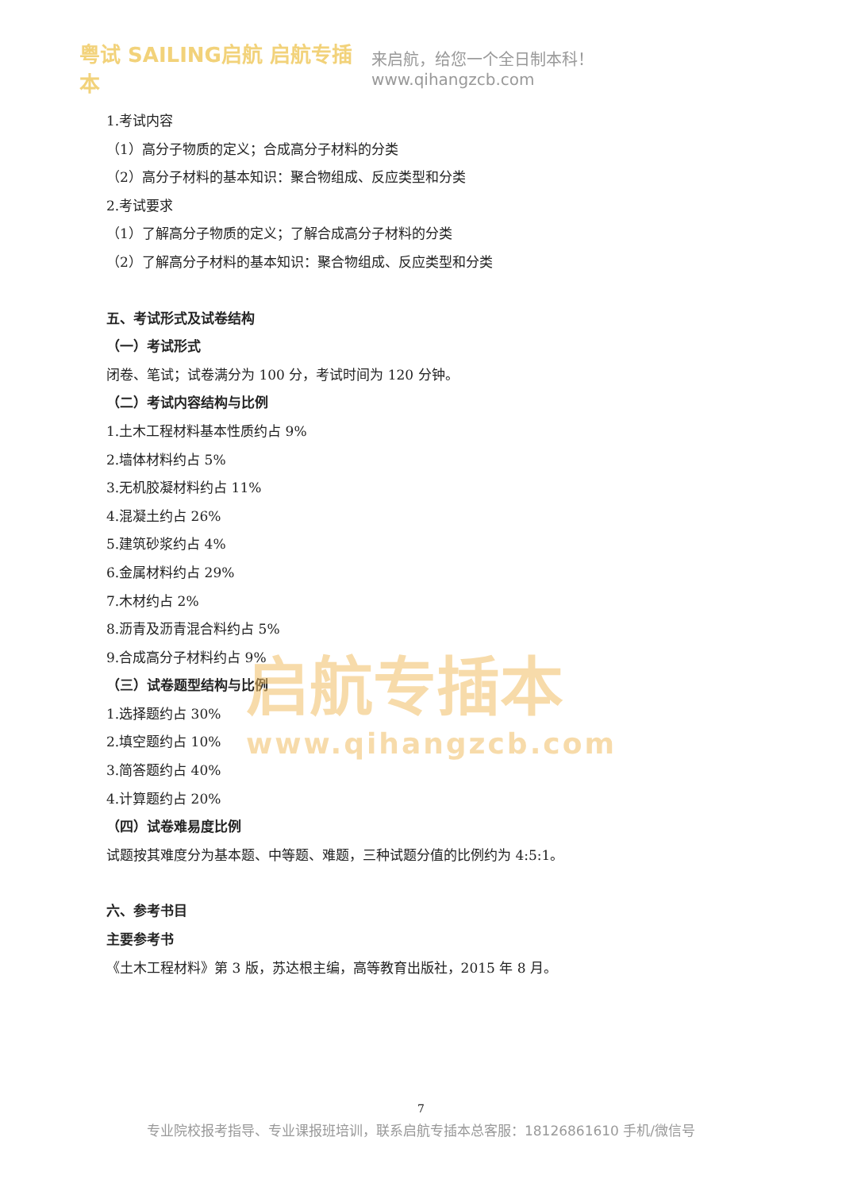粤试 SAILING启航 启航专插本
来启航，给您一个全日制本科！www.qihangzcb.com
1.考试内容
（1）高分子物质的定义；合成高分子材料的分类
（2）高分子材料的基本知识：聚合物组成、反应类型和分类
2.考试要求
（1）了解高分子物质的定义；了解合成高分子材料的分类
（2）了解高分子材料的基本知识：聚合物组成、反应类型和分类
五、考试形式及试卷结构
（一）考试形式
闭卷、笔试；试卷满分为 100 分，考试时间为 120 分钟。
（二）考试内容结构与比例
1.土木工程材料基本性质约占 9%
2.墙体材料约占 5%
3.无机胶凝材料约占 11%
4.混凝土约占 26%
5.建筑砂浆约占 4%
6.金属材料约占 29%
7.木材约占 2%
8.沥青及沥青混合料约占 5%
9.合成高分子材料约占 9%
（三）试卷题型结构与比例
1.选择题约占 30%
2.填空题约占 10%
3.简答题约占 40%
4.计算题约占 20%
（四）试卷难易度比例
试题按其难度分为基本题、中等题、难题，三种试题分值的比例约为 4:5:1。
六、参考书目
主要参考书
《土木工程材料》第 3 版，苏达根主编，高等教育出版社，2015 年 8 月。
启航专插本
www.qihangzcb.com
7
专业院校报考指导、专业课报班培训，联系启航专插本总客服：18126861610 手机/微信号